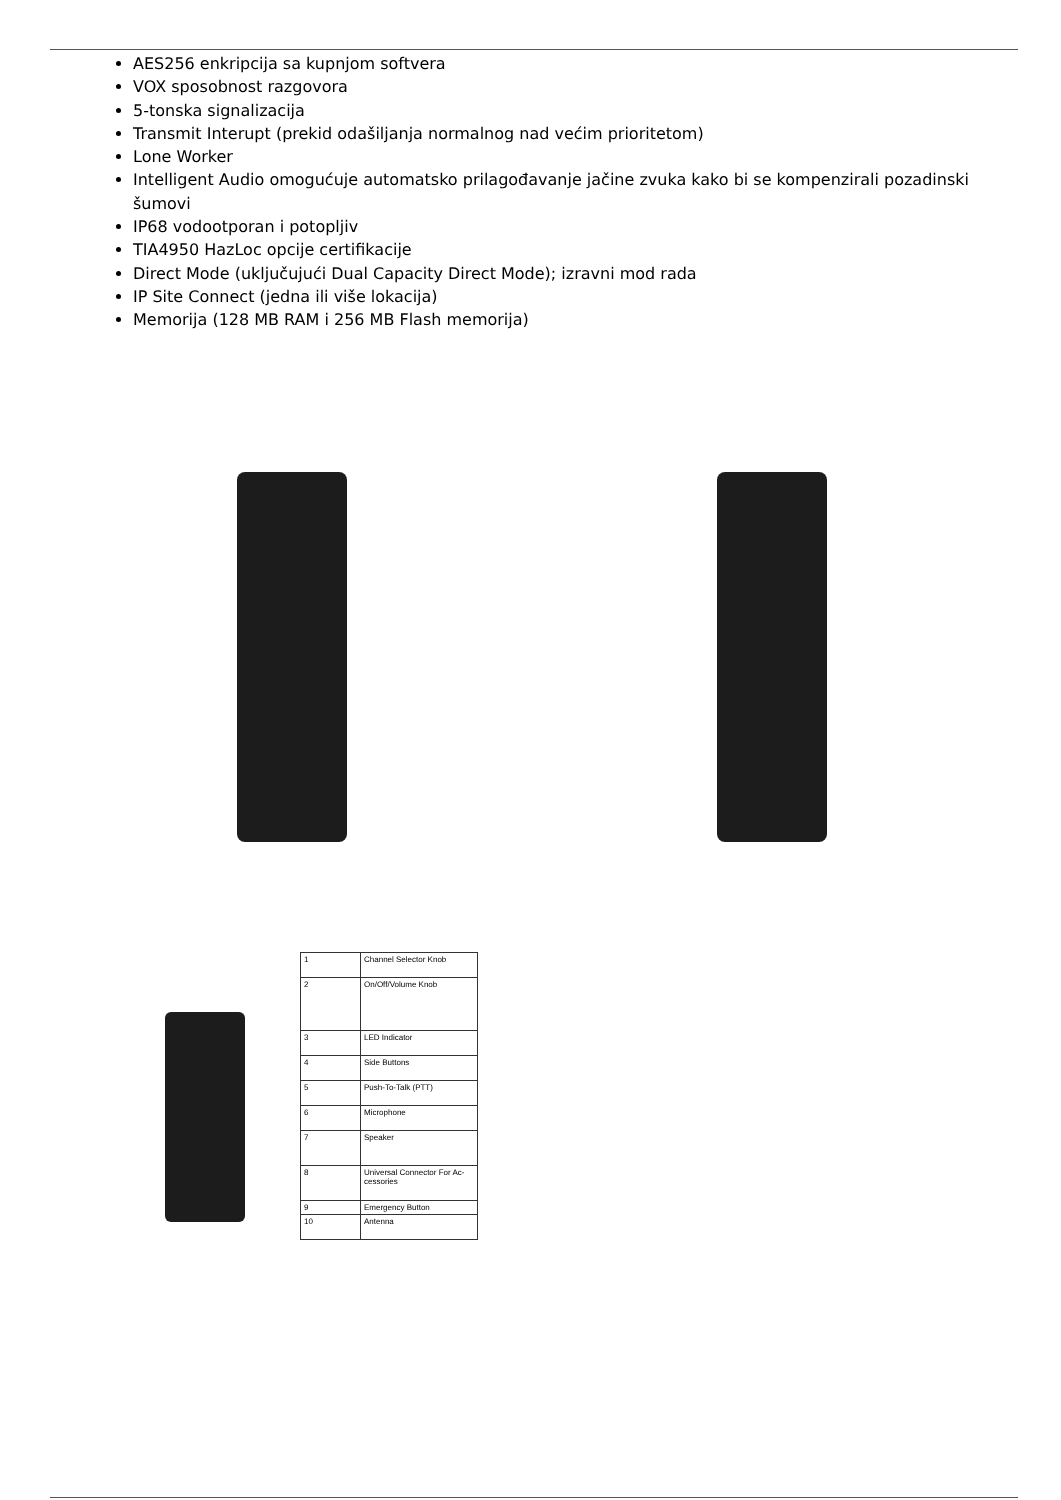AES256 enkripcija sa kupnjom softvera
VOX sposobnost razgovora
5-tonska signalizacija
Transmit Interupt (prekid odašiljanja normalnog nad većim prioritetom)
Lone Worker
Intelligent Audio omogućuje automatsko prilagođavanje jačine zvuka kako bi se kompenzirali pozadinski šumovi
IP68 vodootporan i potopljiv
TIA4950 HazLoc opcije certifikacije
Direct Mode (uključujući Dual Capacity Direct Mode); izravni mod rada
IP Site Connect (jedna ili više lokacija)
Memorija (128 MB RAM i 256 MB Flash memorija)
| 1 | Channel Selector Knob |
| 2 | On/Off/Volume Knob |
| 3 | LED Indicator |
| 4 | Side Buttons |
| 5 | Push-To-Talk (PTT) |
| 6 | Microphone |
| 7 | Speaker |
| 8 | Universal Connector For Ac- cessories |
| 9 | Emergency Button |
| 10 | Antenna |